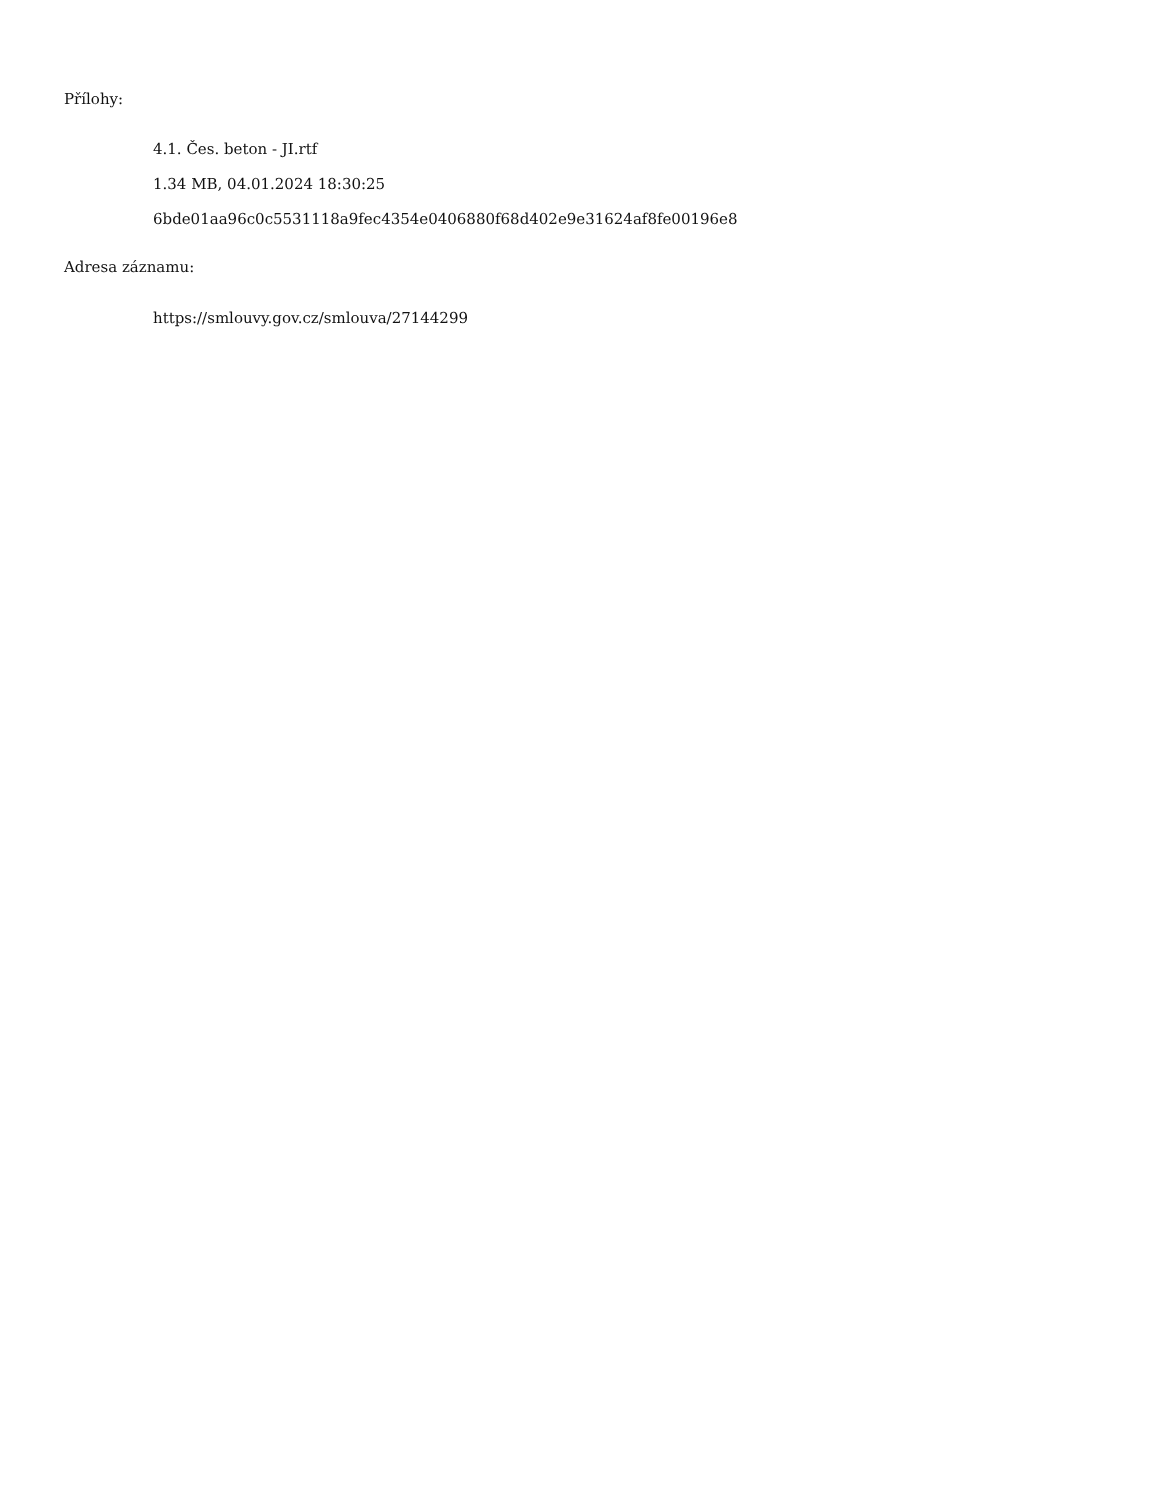Přílohy:
4.1. Čes. beton - JI.rtf
1.34 MB, 04.01.2024 18:30:25
6bde01aa96c0c5531118a9fec4354e0406880f68d402e9e31624af8fe00196e8
Adresa záznamu:
https://smlouvy.gov.cz/smlouva/27144299